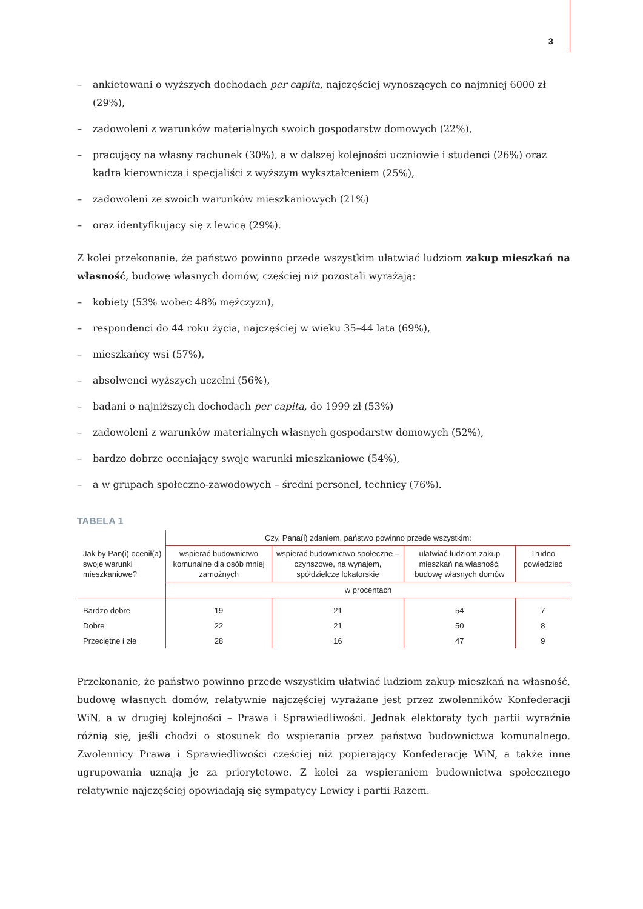3
– ankietowani o wyższych dochodach per capita, najczęściej wynoszących co najmniej 6000 zł (29%),
– zadowoleni z warunków materialnych swoich gospodarstw domowych (22%),
– pracujący na własny rachunek (30%), a w dalszej kolejności uczniowie i studenci (26%) oraz kadra kierownicza i specjaliści z wyższym wykształceniem (25%),
– zadowoleni ze swoich warunków mieszkaniowych (21%)
– oraz identyfikujący się z lewicą (29%).
Z kolei przekonanie, że państwo powinno przede wszystkim ułatwiać ludziom zakup mieszkań na własność, budowę własnych domów, częściej niż pozostali wyrażają:
– kobiety (53% wobec 48% mężczyzn),
– respondenci do 44 roku życia, najczęściej w wieku 35–44 lata (69%),
– mieszkańcy wsi (57%),
– absolwenci wyższych uczelni (56%),
– badani o najniższych dochodach per capita, do 1999 zł (53%)
– zadowoleni z warunków materialnych własnych gospodarstw domowych (52%),
– bardzo dobrze oceniający swoje warunki mieszkaniowe (54%),
– a w grupach społeczno-zawodowych – średni personel, technicy (76%).
TABELA 1
| Jak by Pan(i) ocenił(a) swoje warunki mieszkaniowe? | Czy, Pana(i) zdaniem, państwo powinno przede wszystkim: | | | |
| --- | --- | --- | --- | --- |
| | wspierać budownictwo komunalne dla osób mniej zamożnych | wspierać budownictwo społeczne – czynszowe, na wynajem, spółdzielcze lokatorskie | ułatwiać ludziom zakup mieszkań na własność, budowę własnych domów | Trudno powiedzieć |
| | w procentach | | | |
| Bardzo dobre | 19 | 21 | 54 | 7 |
| Dobre | 22 | 21 | 50 | 8 |
| Przeciętne i złe | 28 | 16 | 47 | 9 |
Przekonanie, że państwo powinno przede wszystkim ułatwiać ludziom zakup mieszkań na własność, budowę własnych domów, relatywnie najczęściej wyrażane jest przez zwolenników Konfederacji WiN, a w drugiej kolejności – Prawa i Sprawiedliwości. Jednak elektoraty tych partii wyraźnie różnią się, jeśli chodzi o stosunek do wspierania przez państwo budownictwa komunalnego. Zwolennicy Prawa i Sprawiedliwości częściej niż popierający Konfederację WiN, a także inne ugrupowania uznają je za priorytetowe. Z kolei za wspieraniem budownictwa społecznego relatywnie najczęściej opowiadają się sympatycy Lewicy i partii Razem.